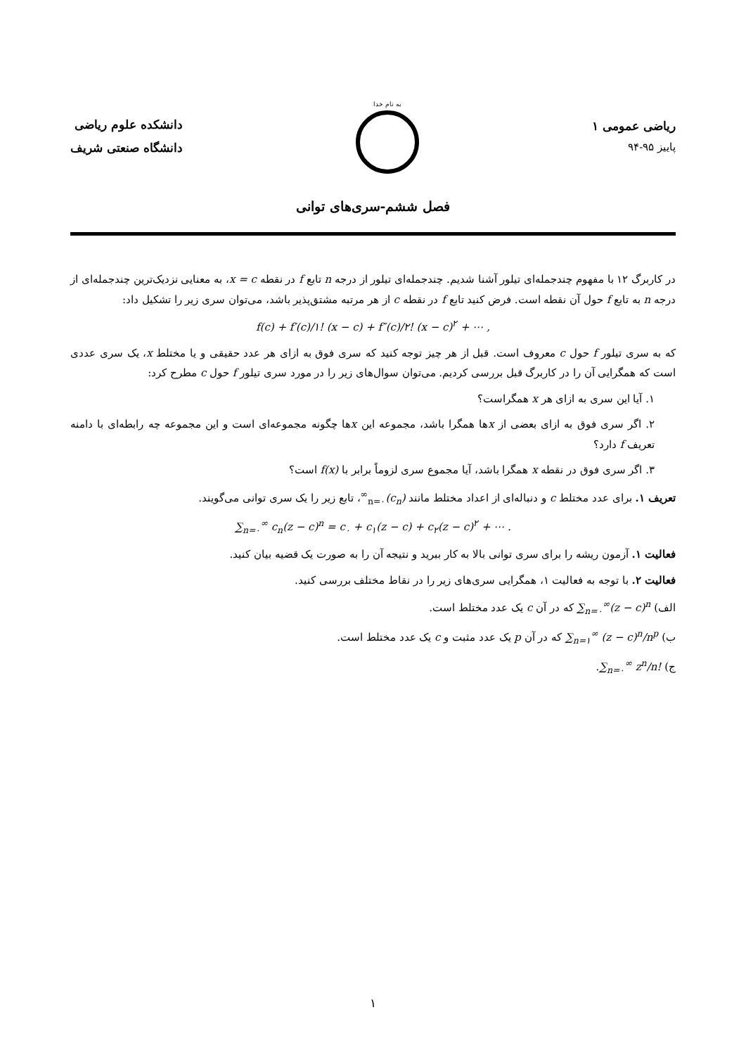ریاضی عمومی ۱
پاییز ۹۵-۹۴
به نام خدا
دانشکده علوم ریاضی
دانشگاه صنعتی شریف
فصل ششم-سری‌های توانی
در کاربرگ ۱۲ با مفهوم چندجمله‌ای تیلور آشنا شدیم. چندجمله‌ای تیلور از درجه n تابع f در نقطه x = c، به معنایی نزدیک‌ترین چندجمله‌ای از درجه n به تابع f حول آن نقطه است. فرض کنید تابع f در نقطه c از هر مرتبه مشتق‌پذیر باشد، می‌توان سری زیر را تشکیل داد:
f(c) + f′(c)/۱! (x − c) + f″(c)/۲! (x − c)<sup>۲</sup> + ⋯ ,
که به سری تیلور f حول c معروف است. قبل از هر چیز توجه کنید که سری فوق به ازای هر عدد حقیقی و یا مختلط x، یک سری عددی است که همگرایی آن را در کاربرگ قبل بررسی کردیم. می‌توان سوال‌های زیر را در مورد سری تیلور f حول c مطرح کرد:
۱. آیا این سری به ازای هر x همگراست؟
۲. اگر سری فوق به ازای بعضی از xها همگرا باشد، مجموعه این xها چگونه مجموعه‌ای است و این مجموعه چه رابطه‌ای با دامنه تعریف f دارد؟
۳. اگر سری فوق در نقطه x همگرا باشد، آیا مجموع سری لزوماً برابر با f(x) است؟
تعریف ۱. برای عدد مختلط c و دنباله‌ای از اعداد مختلط مانند (c<sub>n</sub>)<sub>n=۰</sub><sup>∞</sup>، تابع زیر را یک سری توانی می‌گویند.
∑<sub>n=۰</sub><sup>∞</sup> c<sub>n</sub>(z − c)<sup>n</sup> = c<sub>۰</sub> + c<sub>۱</sub>(z − c) + c<sub>۲</sub>(z − c)<sup>۲</sup> + ⋯ .
فعالیت ۱. آزمون ریشه را برای سری توانی بالا به کار ببرید و نتیجه آن را به صورت یک قضیه بیان کنید.
فعالیت ۲. با توجه به فعالیت ۱، همگرایی سری‌های زیر را در نقاط مختلف بررسی کنید.
الف) ∑<sub>n=۰</sub><sup>∞</sup>(z − c)<sup>n</sup> که در آن c یک عدد مختلط است.
ب) ∑<sub>n=۱</sub><sup>∞</sup> (z − c)<sup>n</sup>/n<sup>p</sup> که در آن p یک عدد مثبت و c یک عدد مختلط است.
ج) ∑<sub>n=۰</sub><sup>∞</sup> z<sup>n</sup>/n!.
۱